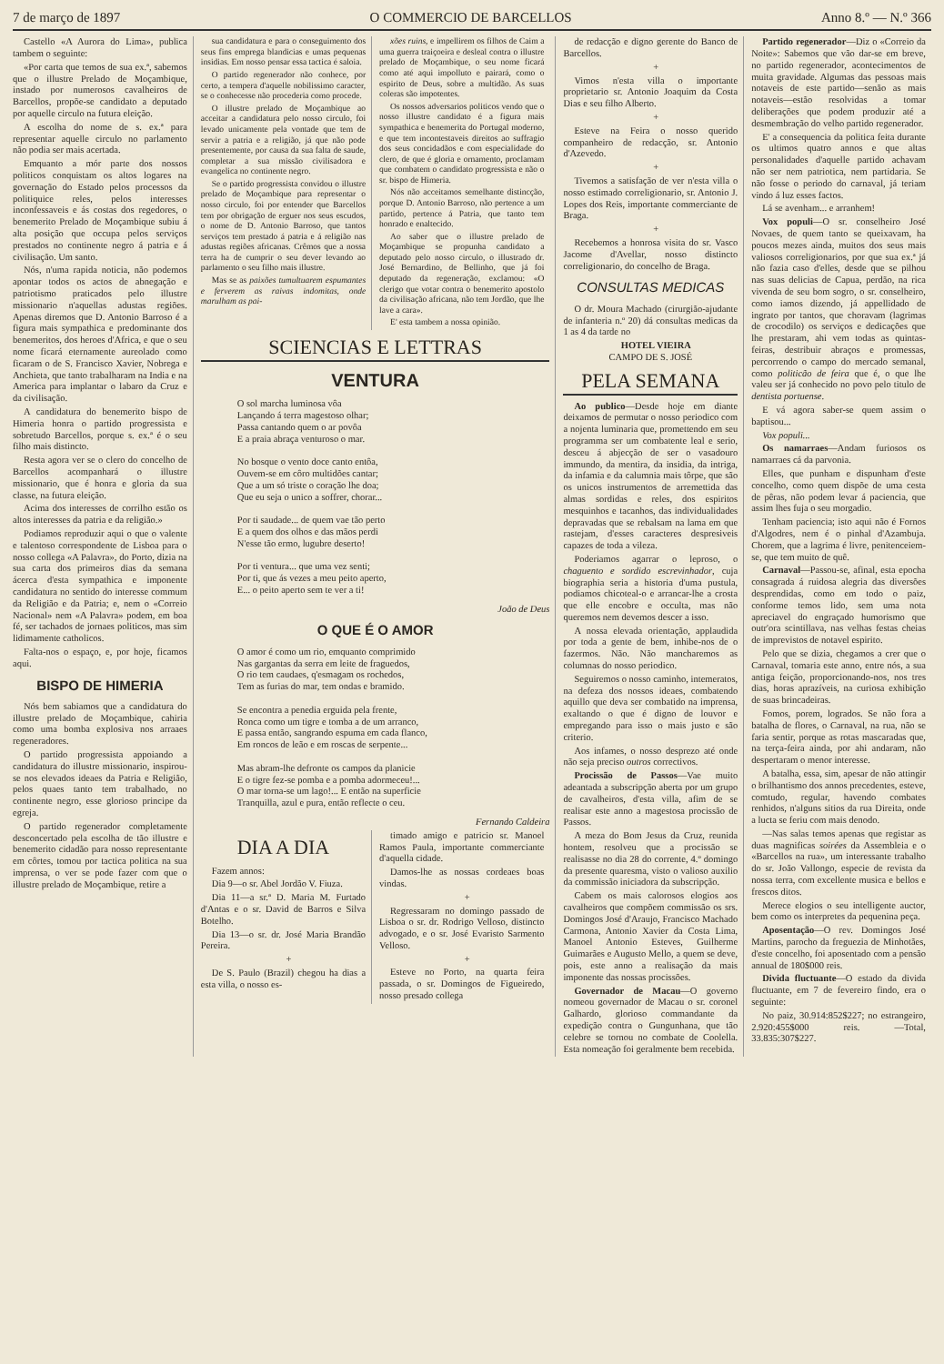7 de março de 1897 O COMMERCIO DE BARCELLOS Anno 8.º — N.º 366
Castello «A Aurora do Lima», publica tambem o seguinte:
«Por carta que temos de sua ex.ª, sabemos que o illustre Prelado de Moçambique, instado por numerosos cavalheiros de Barcellos, propõe-se candidato a deputado por aquelle circulo na futura eleição.
A escolha do nome de s. ex.ª para representar aquelle circulo no parlamento não podia ser mais acertada.
Emquanto a mór parte dos nossos politicos conquistam os altos logares na governação do Estado pelos processos da politiquice reles, pelos interesses inconfessaveis e ás costas dos regedores, o benemerito Prelado de Moçambique subiu á alta posição que occupa pelos serviços prestados no continente negro á patria e á civilisação. Um santo.
Nós, n'uma rapida noticia, não podemos apontar todos os actos de abnegação e patriotismo praticados pelo illustre missionario n'aquellas adustas regiões. Apenas diremos que D. Antonio Barroso é a figura mais sympathica e predominante dos benemeritos, dos heroes d'Africa, e que o seu nome ficará eternamente aureolado como ficaram o de S. Francisco Xavier, Nobrega e Anchieta, que tanto trabalharam na India e na America para implantar o labaro da Cruz e da civilisação.
A candidatura do benemerito bispo de Himeria honra o partido progressista e sobretudo Barcellos, porque s. ex.ª é o seu filho mais distincto.
Resta agora ver se o clero do concelho de Barcellos acompanhará o illustre missionario, que é honra e gloria da sua classe, na futura eleição.
Acima dos interesses de corrilho estão os altos interesses da patria e da religião.»
Podiamos reproduzir aqui o que o valente e talentoso correspondente de Lisboa para o nosso collega «A Palavra», do Porto, dizia na sua carta dos primeiros dias da semana ácerca d'esta sympathica e imponente candidatura no sentido do interesse commum da Religião e da Patria; e, nem o «Correio Nacional» nem «A Palavra» podem, em boa fé, ser tachados de jornaes politicos, mas sim lidimamente catholicos.
Falta-nos o espaço, e, por hoje, ficamos aqui.
BISPO DE HIMERIA
Nós bem sabiamos que a candidatura do illustre prelado de Moçambique, cahiria como uma bomba explosiva nos arraaes regeneradores.
O partido progressista appoiando a candidatura do illustre missionario, inspirou-se nos elevados ideaes da Patria e Religião, pelos quaes tanto tem trabalhado, no continente negro, esse glorioso principe da egreja.
O partido regenerador completamente desconcertado pela escolha de tão illustre e benemerito cidadão para nosso representante em côrtes, tomou por tactica politica na sua imprensa, o ver se pode fazer com que o illustre prelado de Moçambique, retire a
sua candidatura e para o conseguimento dos seus fins emprega blandicias e umas pequenas insidias. Em nosso pensar essa tactica é saloia.
O partido regenerador não conhece, por certo, a tempera d'aquelle nobilissimo caracter, se o conhecesse não procederia como procede.
O illustre prelado de Moçambique ao acceitar a candidatura pelo nosso circulo, foi levado unicamente pela vontade que tem de servir a patria e a religião, já que não pode presentemente, por causa da sua falta de saude, completar a sua missão civilisadora e evangelica no continente negro.
Se o partido progressista convidou o illustre prelado de Moçambique para representar o nosso circulo, foi por entender que Barcellos tem por obrigação de erguer nos seus escudos, o nome de D. Antonio Barroso, que tantos serviços tem prestado á patria e á religião nas adustas regiões africanas. Crêmos que a nossa terra ha de cumprir o seu dever levando ao parlamento o seu filho mais illustre.
Mas se as paixões tumultuarem espumantes e ferverem as raivas indomitas, onde marulham as pai-
xões ruins, e impellirem os filhos de Caim a uma guerra traiçoeira e desleal contra o illustre prelado de Moçambique, o seu nome ficará como até aqui impolluto e pairará, como o espirito de Deus, sobre a multidão. As suas coleras são impotentes.
Os nossos adversarios politicos vendo que o nosso illustre candidato é a figura mais sympathica e benemerita do Portugal moderno, e que tem incontestaveis direitos ao suffragio dos seus concidadãos e com especialidade do clero, de que é gloria e ornamento, proclamam que combatem o candidato progressista e não o sr. bispo de Himeria.
Nós não acceitamos semelhante distincção, porque D. Antonio Barroso, não pertence a um partido, pertence á Patria, que tanto tem honrado e enaltecido.
Ao saber que o illustre prelado de Moçambique se propunha candidato a deputado pelo nosso circulo, o illustrado dr. José Bernardino, de Bellinho, que já foi deputado da regeneração, exclamou: «O clerigo que votar contra o benemerito apostolo da civilisação africana, não tem Jordão, que lhe lave a cara».
E' esta tambem a nossa opinião.
SCIENCIAS E LETTRAS
VENTURA
O sol marcha luminosa vôa
Lançando á terra magestoso olhar;
Passa cantando quem o ar povôa
E a praia abraça venturoso o mar.
No bosque o vento doce canto entôa,
Ouvem-se em côro multidões cantar;
Que a um só triste o coração lhe doa;
Que eu seja o unico a soffrer, chorar...
Por ti saudade... de quem vae tão perto
E a quem dos olhos e das mãos perdi
N'esse tão ermo, lugubre deserto!
Por ti ventura... que uma vez senti;
Por ti, que ás vezes a meu peito aperto,
E... o peito aperto sem te ver a ti!
João de Deus
O QUE É O AMOR
O amor é como um rio, emquanto comprimido
Nas gargantas da serra em leite de fraguedos,
O rio tem caudaes, q'esmagam os rochedos,
Tem as furias do mar, tem ondas e bramido.
Se encontra a penedia erguida pela frente,
Ronca como um tigre e tomba a de um arranco,
E passa então, sangrando espuma em cada flanco,
Em roncos de leão e em roscas de serpente...
Mas abram-lhe defronte os campos da planicie
E o tigre fez-se pomba e a pomba adormeceu!...
O mar torna-se um lago!... E então na superficie
Tranquilla, azul e pura, então reflecte o ceu.
Fernando Caldeira
DIA A DIA
Fazem annos:
Dia 9—o sr. Abel Jordão V. Fiuza.
Dia 11—a sr.ª D. Maria M. Furtado d'Antas e o sr. David de Barros e Silva Botelho.
Dia 13—o sr. dr. José Maria Brandão Pereira.
+
De S. Paulo (Brazil) chegou ha dias a esta villa, o nosso es-
timado amigo e patricio sr. Manoel Ramos Paula, importante commerciante d'aquella cidade.
Damos-lhe as nossas cordeaes boas vindas.
+
Regressaram no domingo passado de Lisboa o sr. dr. Rodrigo Velloso, distincto advogado, e o sr. José Evaristo Sarmento Velloso.
+
Esteve no Porto, na quarta feira passada, o sr. Domingos de Figueiredo, nosso presado collega
de redacção e digno gerente do Banco de Barcellos.
+
Vimos n'esta villa o importante proprietario sr. Antonio Joaquim da Costa Dias e seu filho Alberto.
+
Esteve na Feira o nosso querido companheiro de redacção, sr. Antonio d'Azevedo.
+
Tivemos a satisfação de ver n'esta villa o nosso estimado correligionario, sr. Antonio J. Lopes dos Reis, importante commerciante de Braga.
+
Recebemos a honrosa visita do sr. Vasco Jacome d'Avellar, nosso distincto correligionario, do concelho de Braga.
CONSULTAS MEDICAS
O dr. Moura Machado (cirurgião-ajudante de infanteria n.º 20) dá consultas medicas da 1 as 4 da tarde no
HOTEL VIEIRA
CAMPO DE S. JOSÉ
PELA SEMANA
Ao publico—Desde hoje em diante deixamos de permutar o nosso periodico com a nojenta luminaria que, promettendo em seu programma ser um combatente leal e serio, desceu á abjecção de ser o vasadouro immundo, da mentira, da insidia, da intriga, da infamia e da calumnia mais tôrpe, que são os unicos instrumentos de arremettida das almas sordidas e reles, dos espiritos mesquinhos e tacanhos, das individualidades depravadas que se rebalsam na lama em que rastejam, d'esses caracteres despresiveis capazes de toda a vileza.
Poderiamos agarrar o leproso, o chaguento e sordido escrevinhador, cuja biographia seria a historia d'uma pustula, podiamos chicoteal-o e arrancar-lhe a crosta que elle encobre e occulta, mas não queremos nem devemos descer a isso.
A nossa elevada orientação, applaudida por toda a gente de bem, inhibe-nos de o fazermos. Não. Não mancharemos as columnas do nosso periodico.
Seguiremos o nosso caminho, intemeratos, na defeza dos nossos ideaes, combatendo aquillo que deva ser combatido na imprensa, exaltando o que é digno de louvor e empregando para isso o mais justo e são criterio.
Aos infames, o nosso desprezo até onde não seja preciso outros correctivos.
Procissão de Passos—Vae muito adeantada a subscripção aberta por um grupo de cavalheiros, d'esta villa, afim de se realisar este anno a magestosa procissão de Passos.
A meza do Bom Jesus da Cruz, reunida hontem, resolveu que a procissão se realisasse no dia 28 do corrente, 4.º domingo da presente quaresma, visto o valioso auxilio da commissão iniciadora da subscripção.
Cabem os mais calorosos elogios aos cavalheiros que compõem commissão os srs. Domingos José d'Araujo, Francisco Machado Carmona, Antonio Xavier da Costa Lima, Manoel Antonio Esteves, Guilherme Guimarães e Augusto Mello, a quem se deve, pois, este anno a realisação da mais imponente das nossas procissões.
Governador de Macau—O governo nomeou governador de Macau o sr. coronel Galhardo, glorioso commandante da expedição contra o Gungunhana, que tão celebre se tornou no combate de Coolella. Esta nomeação foi geralmente bem recebida.
Partido regenerador—Diz o «Correio da Noite»: Sabemos que vão dar-se em breve, no partido regenerador, acontecimentos de muita gravidade. Algumas das pessoas mais notaveis de este partido—senão as mais notaveis—estão resolvidas a tomar deliberações que podem produzir até a desmembração do velho partido regenerador.
E' a consequencia da politica feita durante os ultimos quatro annos e que altas personalidades d'aquelle partido achavam não ser nem patriotica, nem partidaria. Se não fosse o periodo do carnaval, já teriam vindo á luz esses factos.
Lá se avenham... e arranhem!
Vox populi—O sr. conselheiro José Novaes, de quem tanto se queixavam, ha poucos mezes ainda, muitos dos seus mais valiosos correligionarios, por que sua ex.ª já não fazia caso d'elles, desde que se pilhou nas suas delicias de Capua, perdão, na rica vivenda de seu bom sogro, o sr. conselheiro, como iamos dizendo, já appellidado de ingrato por tantos, que choravam (lagrimas de crocodilo) os serviços e dedicações que lhe prestaram, ahi vem todas as quintas-feiras, destribuir abraços e promessas, percorrendo o campo do mercado semanal, como politicão de feira que é, o que lhe valeu ser já conhecido no povo pelo titulo de dentista portuense.
E vá agora saber-se quem assim o baptisou...
Vox populi...
Os namarraes—Andam furiosos os namarraes cá da parvonia.
Elles, que punham e dispunham d'este concelho, como quem dispõe de uma cesta de pêras, não podem levar á paciencia, que assim lhes fuja o seu morgadio.
Tenham paciencia; isto aqui não é Fornos d'Algodres, nem é o pinhal d'Azambuja. Chorem, que a lagrima é livre, penitenceiem-se, que tem muito de quê.
Carnaval—Passou-se, afinal, esta epocha consagrada á ruidosa alegria das diversões desprendidas, como em todo o paiz, conforme temos lido, sem uma nota apreciavel do engraçado humorismo que outr'ora scintillava, nas velhas festas cheias de imprevistos de notavel espirito.
Pelo que se dizia, chegamos a crer que o Carnaval, tomaria este anno, entre nós, a sua antiga feição, proporcionando-nos, nos tres dias, horas aprazíveis, na curiosa exhibição de suas brincadeiras.
Fomos, porem, logrados. Se não fora a batalha de flores, o Carnaval, na rua, não se faria sentir, porque as rotas mascaradas que, na terça-feira ainda, por ahi andaram, não despertaram o menor interesse.
A batalha, essa, sim, apesar de não attingir o brilhantismo dos annos precedentes, esteve, comtudo, regular, havendo combates renhidos, n'alguns sitios da rua Direita, onde a lucta se feriu com mais denodo.
—Nas salas temos apenas que registar as duas magnificas soirées da Assembleia e o «Barcellos na rua», um interessante trabalho do sr. João Vallongo, especie de revista da nossa terra, com excellente musica e bellos e frescos ditos.
Merece elogios o seu intelligente auctor, bem como os interpretes da pequenina peça.
Aposentação—O rev. Domingos José Martins, parocho da freguezia de Minhotães, d'este concelho, foi aposentado com a pensão annual de 180$000 reis.
Divida fluctuante—O estado da divida fluctuante, em 7 de fevereiro findo, era o seguinte:
No paiz, 30.914:852$227; no estrangeiro, 2.920:455$000 reis. —Total, 33.835:307$227.